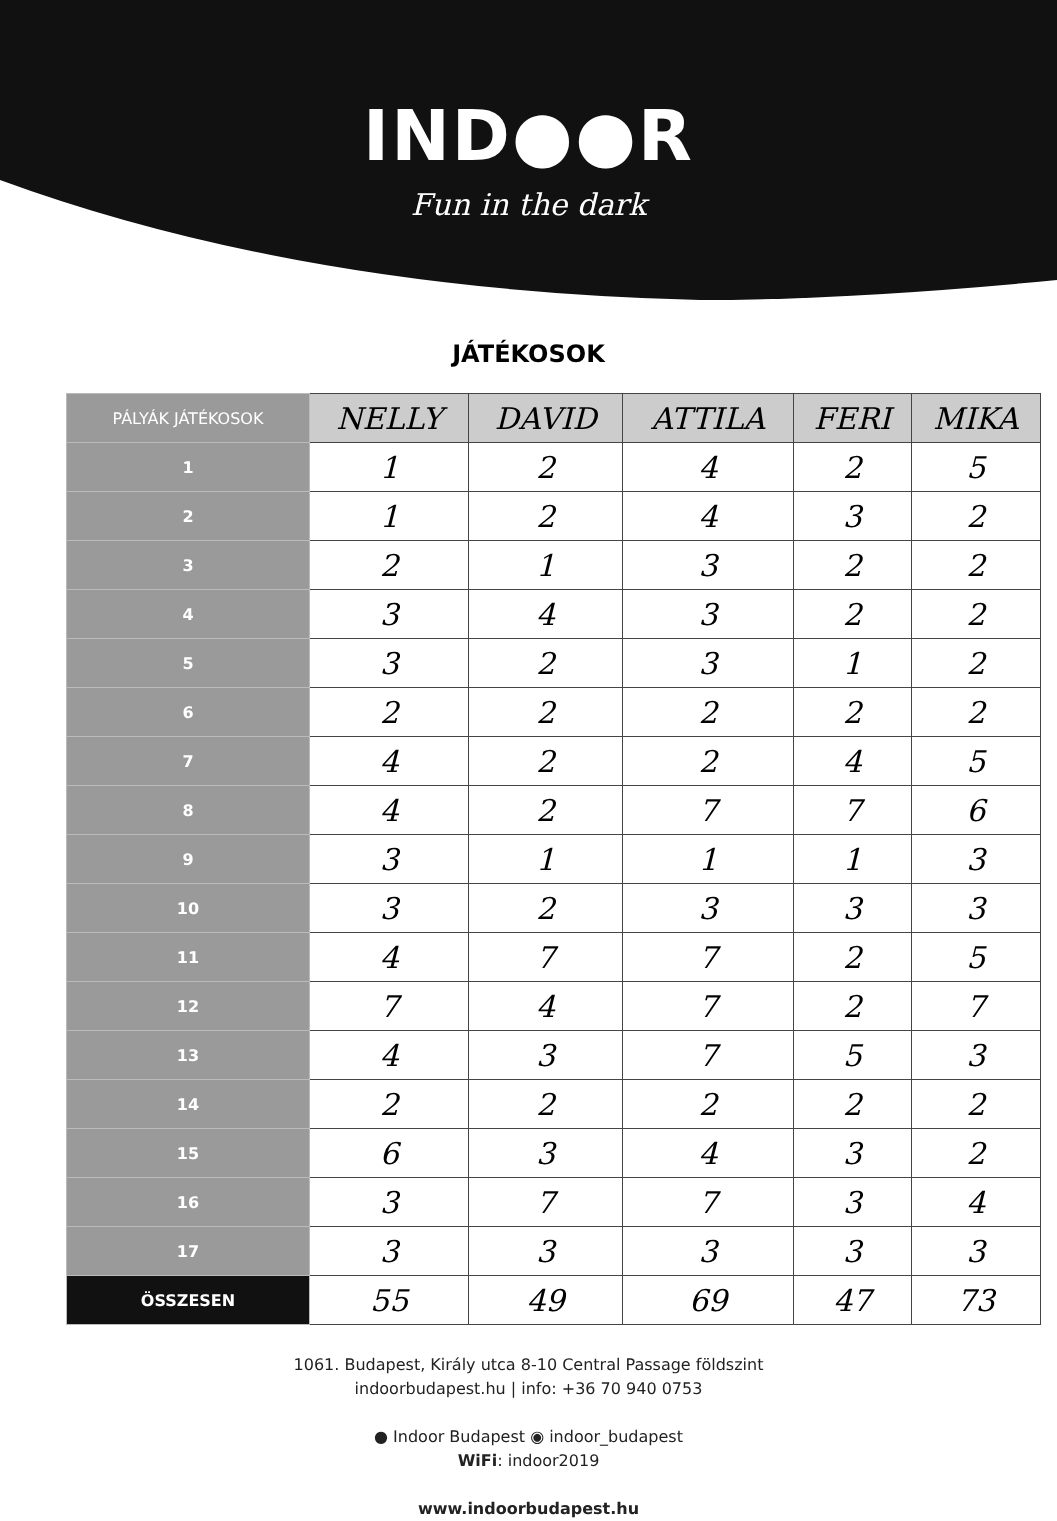IND●●R
Fun in the dark
JÁTÉKOSOK
| PÁLYÁK JÁTÉKOSOK | NELLY | DAVID | ATTILA | FERI | MIKA |
| --- | --- | --- | --- | --- | --- |
| 1 | 1 | 2 | 4 | 2 | 5 |
| 2 | 1 | 2 | 4 | 3 | 2 |
| 3 | 2 | 1 | 3 | 2 | 2 |
| 4 | 3 | 4 | 3 | 2 | 2 |
| 5 | 3 | 2 | 3 | 1 | 2 |
| 6 | 2 | 2 | 2 | 2 | 2 |
| 7 | 4 | 2 | 2 | 4 | 5 |
| 8 | 4 | 2 | 7 | 7 | 6 |
| 9 | 3 | 1 | 1 | 1 | 3 |
| 10 | 3 | 2 | 3 | 3 | 3 |
| 11 | 4 | 7 | 7 | 2 | 5 |
| 12 | 7 | 4 | 7 | 2 | 7 |
| 13 | 4 | 3 | 7 | 5 | 3 |
| 14 | 2 | 2 | 2 | 2 | 2 |
| 15 | 6 | 3 | 4 | 3 | 2 |
| 16 | 3 | 7 | 7 | 3 | 4 |
| 17 | 3 | 3 | 3 | 3 | 3 |
| ÖSSZESEN | 55 | 49 | 69 | 47 | 73 |
1061. Budapest, Király utca 8-10 Central Passage földszint
indoorbudapest.hu | info: +36 70 940 0753
● Indoor Budapest ◉ indoor_budapest
WiFi: indoor2019
www.indoorbudapest.hu